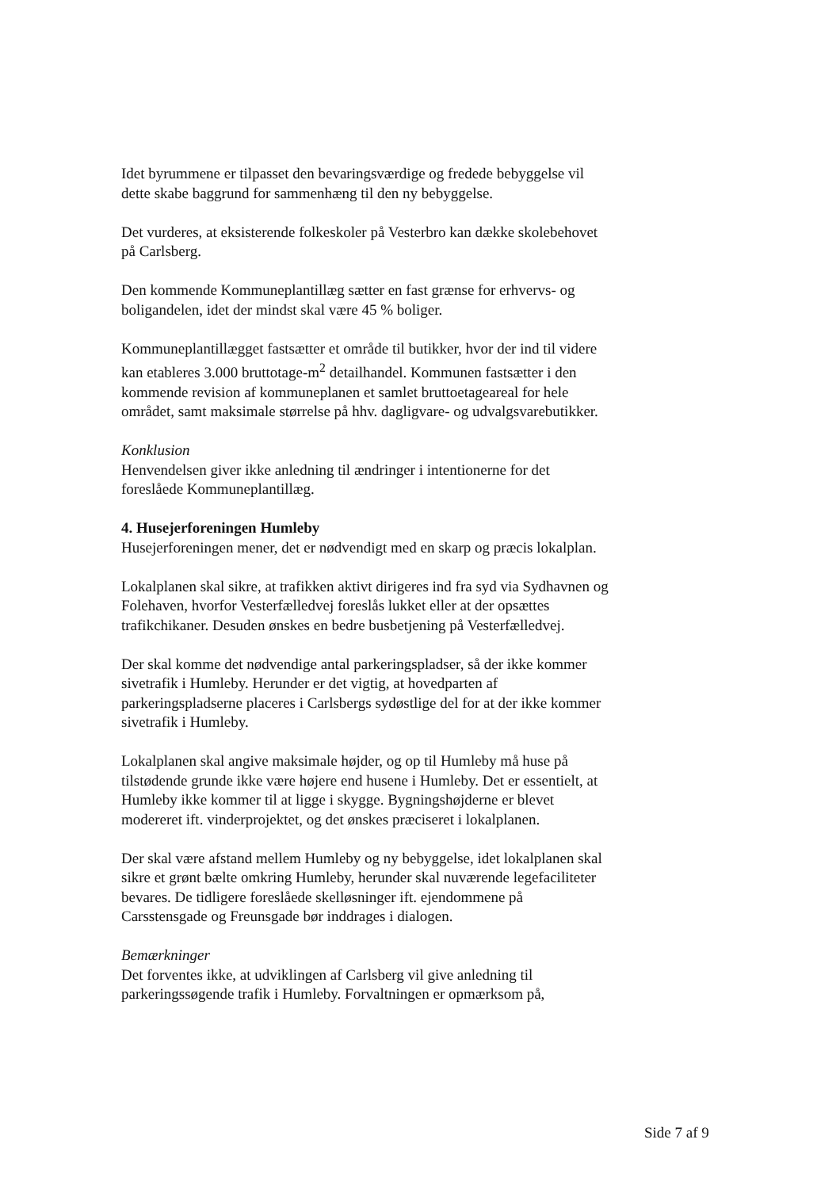Idet byrummene er tilpasset den bevaringsværdige og fredede bebyggelse vil dette skabe baggrund for sammenhæng til den ny bebyggelse.
Det vurderes, at eksisterende folkeskoler på Vesterbro kan dække skolebehovet på Carlsberg.
Den kommende Kommuneplantillæg sætter en fast grænse for erhvervs- og boligandelen, idet der mindst skal være 45 % boliger.
Kommuneplantillægget fastsætter et område til butikker, hvor der ind til videre kan etableres 3.000 bruttotage-m<sup>2</sup> detailhandel. Kommunen fastsætter i den kommende revision af kommuneplanen et samlet bruttoetageareal for hele området, samt maksimale størrelse på hhv. dagligvare- og udvalgsvarebutikker.
Konklusion
Henvendelsen giver ikke anledning til ændringer i intentionerne for det foreslåede Kommuneplantillæg.
4. Husejerforeningen Humleby
Husejerforeningen mener, det er nødvendigt med en skarp og præcis lokalplan.
Lokalplanen skal sikre, at trafikken aktivt dirigeres ind fra syd via Sydhavnen og Folehaven, hvorfor Vesterfælledvej foreslås lukket eller at der opsættes trafikchikaner. Desuden ønskes en bedre busbetjening på Vesterfælledvej.
Der skal komme det nødvendige antal parkeringspladser, så der ikke kommer sivetrafik i Humleby. Herunder er det vigtig, at hovedparten af parkeringspladserne placeres i Carlsbergs sydøstlige del for at der ikke kommer sivetrafik i Humleby.
Lokalplanen skal angive maksimale højder, og op til Humleby må huse på tilstødende grunde ikke være højere end husene i Humleby. Det er essentielt, at Humleby ikke kommer til at ligge i skygge. Bygningshøjderne er blevet modereret ift. vinderprojektet, og det ønskes præciseret i lokalplanen.
Der skal være afstand mellem Humleby og ny bebyggelse, idet lokalplanen skal sikre et grønt bælte omkring Humleby, herunder skal nuværende legefaciliteter bevares. De tidligere foreslåede skelløsninger ift. ejendommene på Carsstensgade og Freunsgade bør inddrages i dialogen.
Bemærkninger
Det forventes ikke, at udviklingen af Carlsberg vil give anledning til parkeringssøgende trafik i Humleby. Forvaltningen er opmærksom på,
Side 7 af 9